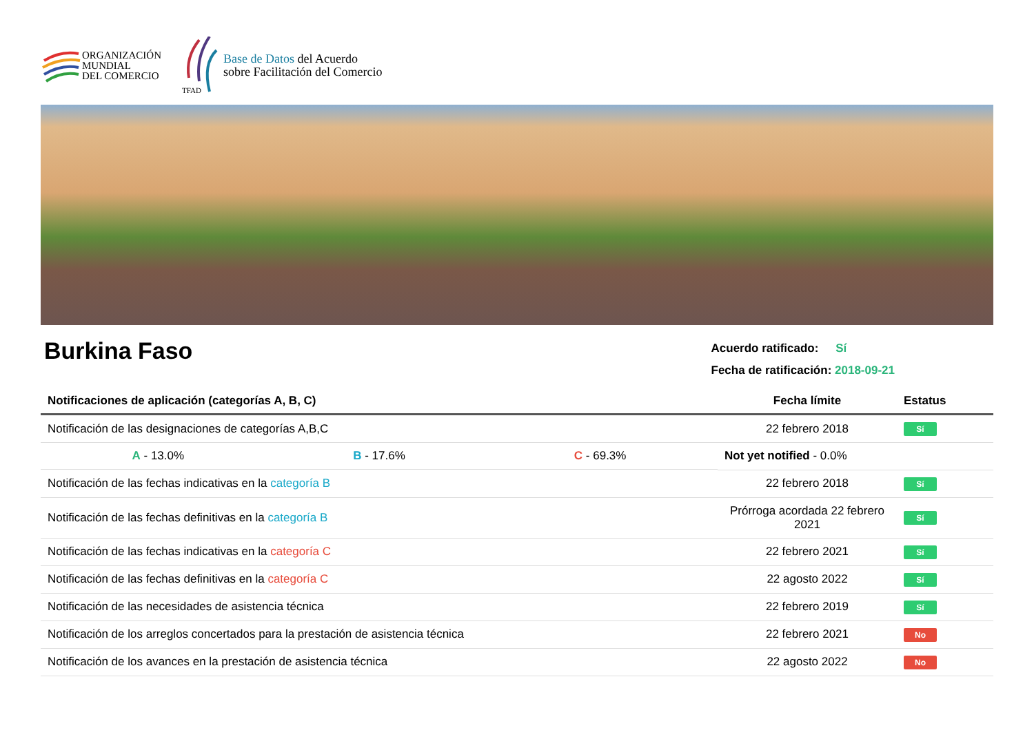ORGANIZACIÓN
MUNDIAL
DEL COMERCIO
TFAD
Base de Datos del Acuerdo
sobre Facilitación del Comercio
Burkina Faso
Acuerdo ratificado: Sí
Fecha de ratificación: 2018-09-21
| Notificaciones de aplicación (categorías A, B, C) | Fecha límite | Estatus |
| --- | --- | --- |
| Notificación de las designaciones de categorías A,B,C | 22 febrero 2018 | Sí |
| A - 13.0% B - 17.6% C - 69.3% | Not yet notified - 0.0% | |
| Notificación de las fechas indicativas en la categoría B | 22 febrero 2018 | Sí |
| Notificación de las fechas definitivas en la categoría B | Prórroga acordada 22 febrero 2021 | Sí |
| Notificación de las fechas indicativas en la categoría C | 22 febrero 2021 | Sí |
| Notificación de las fechas definitivas en la categoría C | 22 agosto 2022 | Sí |
| Notificación de las necesidades de asistencia técnica | 22 febrero 2019 | Sí |
| Notificación de los arreglos concertados para la prestación de asistencia técnica | 22 febrero 2021 | No |
| Notificación de los avances en la prestación de asistencia técnica | 22 agosto 2022 | No |